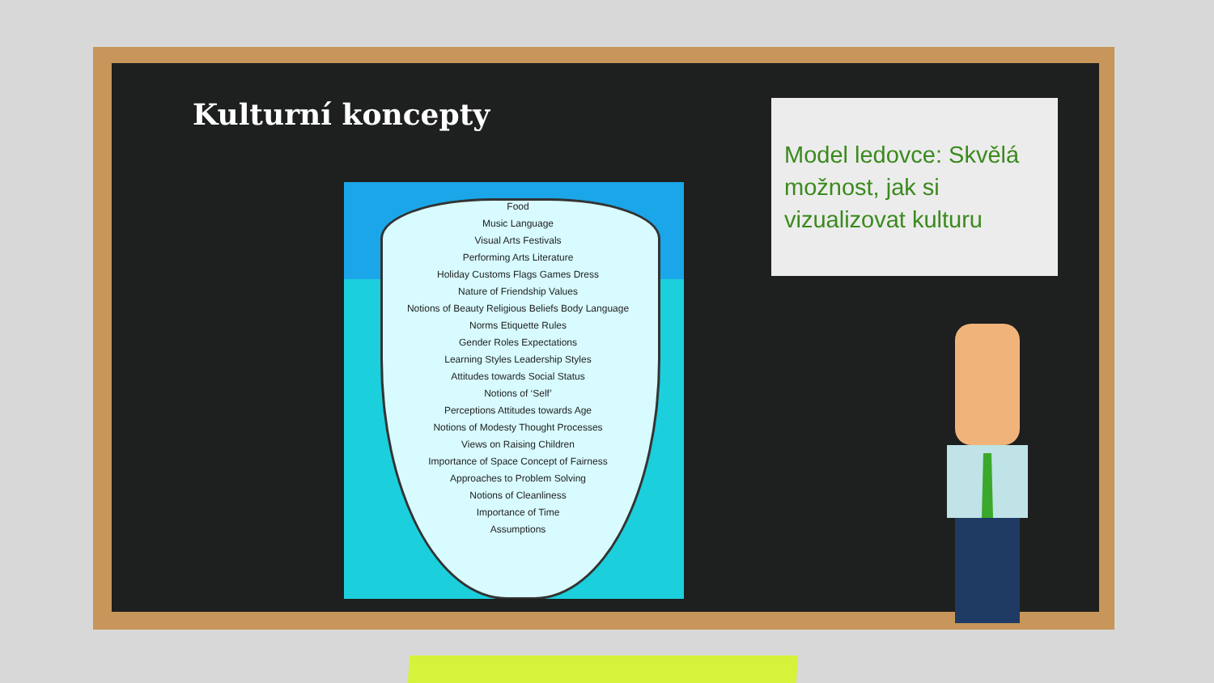Kulturní koncepty
Food
Music Language
Visual Arts Festivals
Performing Arts Literature
Holiday Customs Flags Games Dress
Nature of Friendship Values
Notions of Beauty Religious Beliefs Body Language
Norms Etiquette Rules
Gender Roles Expectations
Learning Styles Leadership Styles
Attitudes towards Social Status
Notions of ‘Self’
Perceptions Attitudes towards Age
Notions of Modesty Thought Processes
Views on Raising Children
Importance of Space Concept of Fairness
Approaches to Problem Solving
Notions of Cleanliness
Importance of Time
Assumptions
Model ledovce: Skvělá možnost, jak si vizualizovat kulturu